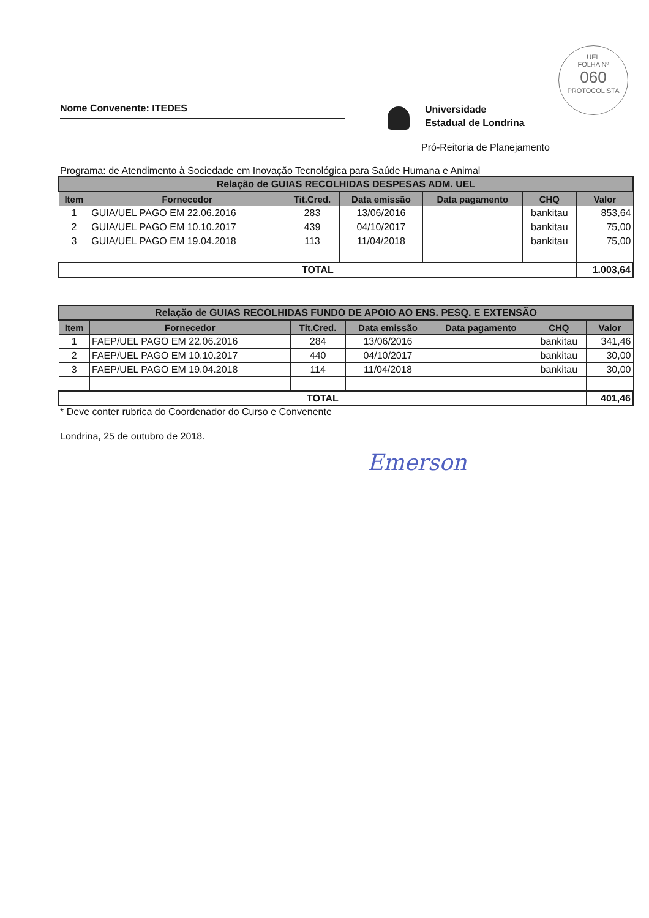UEL
FOLHA Nº
060
PROTOCOLISTA
Nome Convenente: ITEDES
Universidade
Estadual de Londrina
Pró-Reitoria de Planejamento
Programa: de Atendimento à Sociedade em Inovação Tecnológica para Saúde Humana e Animal
| Relação de GUIAS RECOLHIDAS DESPESAS ADM. UEL | | | | | | |
| Item | Fornecedor | Tit.Cred. | Data emissão | Data pagamento | CHQ | Valor |
| 1 | GUIA/UEL PAGO EM 22.06.2016 | 283 | 13/06/2016 | | bankitau | 853,64 |
| 2 | GUIA/UEL PAGO EM 10.10.2017 | 439 | 04/10/2017 | | bankitau | 75,00 |
| 3 | GUIA/UEL PAGO EM 19.04.2018 | 113 | 11/04/2018 | | bankitau | 75,00 |
| TOTAL | | | | | | 1.003,64 |
| Relação de GUIAS RECOLHIDAS FUNDO DE APOIO AO ENS. PESQ. E EXTENSÃO | | | | | | |
| Item | Fornecedor | Tit.Cred. | Data emissão | Data pagamento | CHQ | Valor |
| 1 | FAEP/UEL PAGO EM 22.06.2016 | 284 | 13/06/2016 | | bankitau | 341,46 |
| 2 | FAEP/UEL PAGO EM 10.10.2017 | 440 | 04/10/2017 | | bankitau | 30,00 |
| 3 | FAEP/UEL PAGO EM 19.04.2018 | 114 | 11/04/2018 | | bankitau | 30,00 |
| TOTAL | | | | | | 401,46 |
* Deve conter rubrica do Coordenador do Curso e Convenente
Londrina, 25 de outubro de 2018.
Emerson